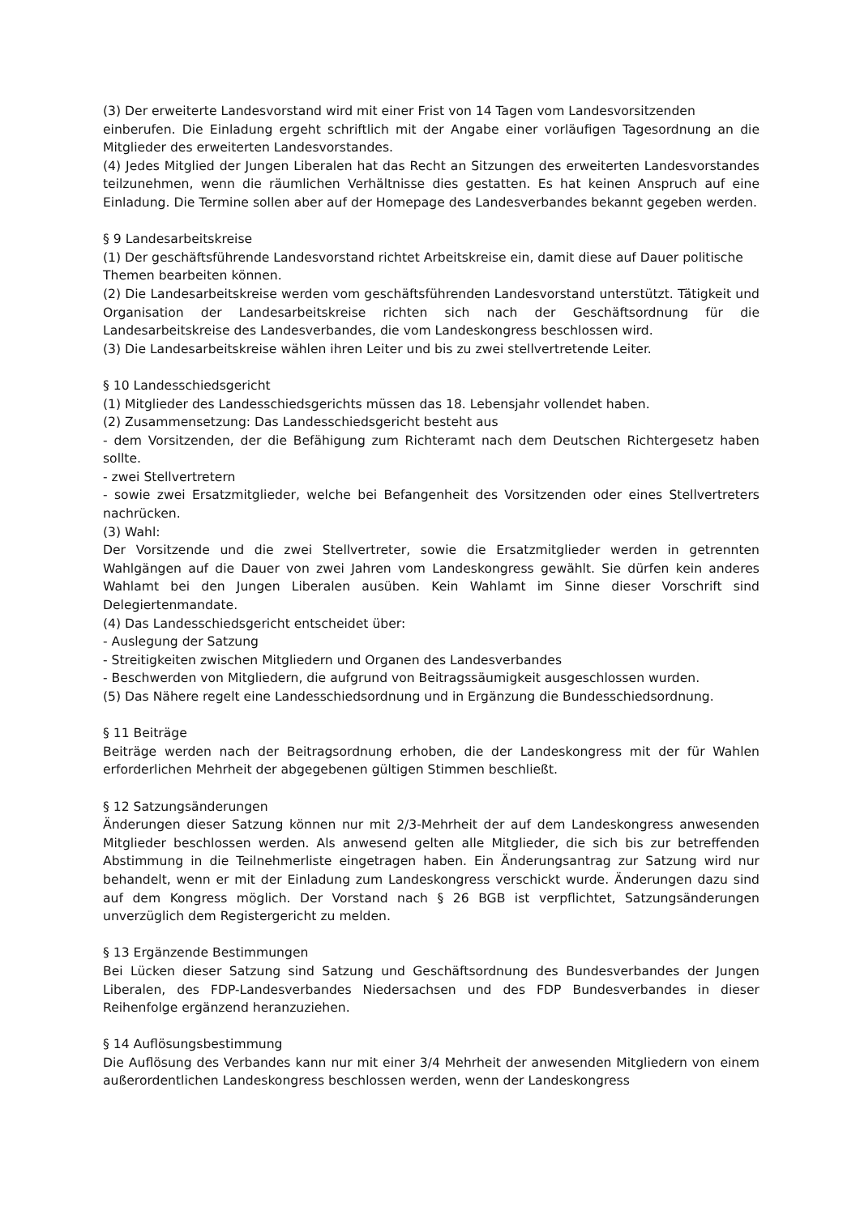(3) Der erweiterte Landesvorstand wird mit einer Frist von 14 Tagen vom Landesvorsitzenden
einberufen. Die Einladung ergeht schriftlich mit der Angabe einer vorläufigen Tagesordnung an die Mitglieder des erweiterten Landesvorstandes.
(4) Jedes Mitglied der Jungen Liberalen hat das Recht an Sitzungen des erweiterten Landesvorstandes teilzunehmen, wenn die räumlichen Verhältnisse dies gestatten. Es hat keinen Anspruch auf eine Einladung. Die Termine sollen aber auf der Homepage des Landesverbandes bekannt gegeben werden.
§ 9 Landesarbeitskreise
(1) Der geschäftsführende Landesvorstand richtet Arbeitskreise ein, damit diese auf Dauer politische Themen bearbeiten können.
(2) Die Landesarbeitskreise werden vom geschäftsführenden Landesvorstand unterstützt. Tätigkeit und Organisation der Landesarbeitskreise richten sich nach der Geschäftsordnung für die Landesarbeitskreise des Landesverbandes, die vom Landeskongress beschlossen wird.
(3) Die Landesarbeitskreise wählen ihren Leiter und bis zu zwei stellvertretende Leiter.
§ 10 Landesschiedsgericht
(1) Mitglieder des Landesschiedsgerichts müssen das 18. Lebensjahr vollendet haben.
(2) Zusammensetzung: Das Landesschiedsgericht besteht aus
- dem Vorsitzenden, der die Befähigung zum Richteramt nach dem Deutschen Richtergesetz haben sollte.
- zwei Stellvertretern
- sowie zwei Ersatzmitglieder, welche bei Befangenheit des Vorsitzenden oder eines Stellvertreters nachrücken.
(3) Wahl:
Der Vorsitzende und die zwei Stellvertreter, sowie die Ersatzmitglieder werden in getrennten Wahlgängen auf die Dauer von zwei Jahren vom Landeskongress gewählt. Sie dürfen kein anderes Wahlamt bei den Jungen Liberalen ausüben. Kein Wahlamt im Sinne dieser Vorschrift sind Delegiertenmandate.
(4) Das Landesschiedsgericht entscheidet über:
- Auslegung der Satzung
- Streitigkeiten zwischen Mitgliedern und Organen des Landesverbandes
- Beschwerden von Mitgliedern, die aufgrund von Beitragssäumigkeit ausgeschlossen wurden.
(5) Das Nähere regelt eine Landesschiedsordnung und in Ergänzung die Bundesschiedsordnung.
§ 11 Beiträge
Beiträge werden nach der Beitragsordnung erhoben, die der Landeskongress mit der für Wahlen erforderlichen Mehrheit der abgegebenen gültigen Stimmen beschließt.
§ 12 Satzungsänderungen
Änderungen dieser Satzung können nur mit 2/3-Mehrheit der auf dem Landeskongress anwesenden Mitglieder beschlossen werden. Als anwesend gelten alle Mitglieder, die sich bis zur betreffenden Abstimmung in die Teilnehmerliste eingetragen haben. Ein Änderungsantrag zur Satzung wird nur behandelt, wenn er mit der Einladung zum Landeskongress verschickt wurde. Änderungen dazu sind auf dem Kongress möglich. Der Vorstand nach § 26 BGB ist verpflichtet, Satzungsänderungen unverzüglich dem Registergericht zu melden.
§ 13 Ergänzende Bestimmungen
Bei Lücken dieser Satzung sind Satzung und Geschäftsordnung des Bundesverbandes der Jungen Liberalen, des FDP-Landesverbandes Niedersachsen und des FDP Bundesverbandes in dieser Reihenfolge ergänzend heranzuziehen.
§ 14 Auflösungsbestimmung
Die Auflösung des Verbandes kann nur mit einer 3/4 Mehrheit der anwesenden Mitgliedern von einem außerordentlichen Landeskongress beschlossen werden, wenn der Landeskongress